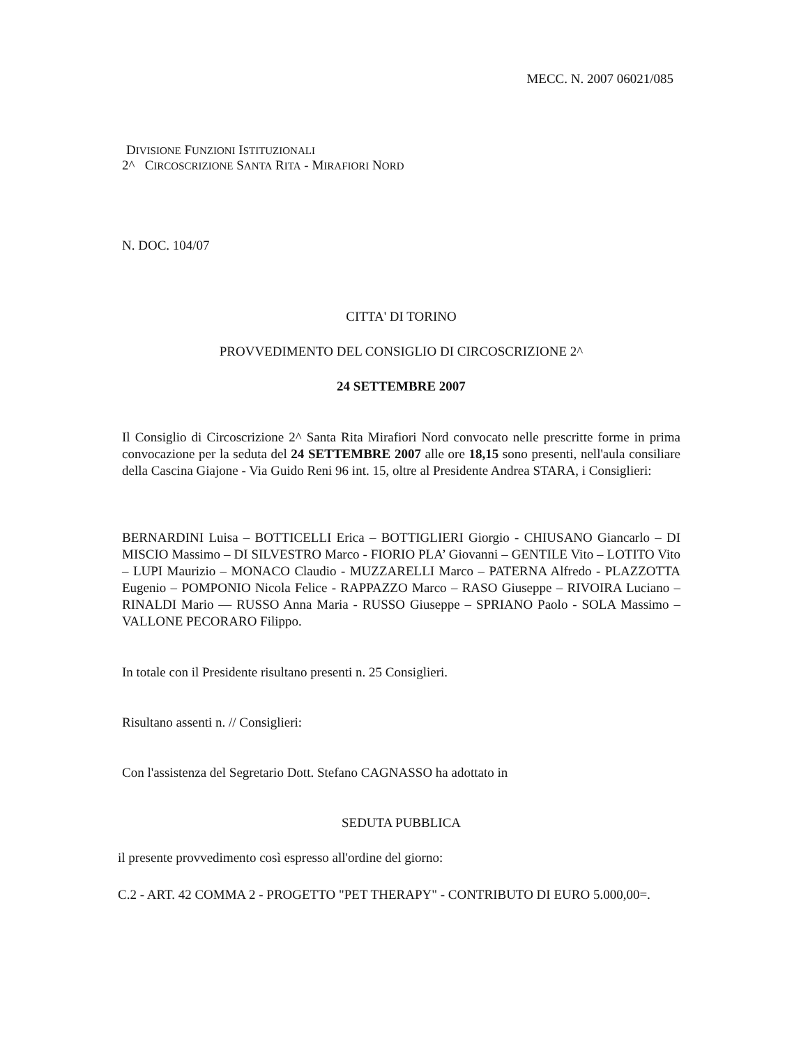MECC. N. 2007 06021/085
DIVISIONE FUNZIONI ISTITUZIONALI
2^ CIRCOSCRIZIONE SANTA RITA - MIRAFIORI NORD
N. DOC. 104/07
CITTA' DI TORINO
PROVVEDIMENTO DEL CONSIGLIO DI CIRCOSCRIZIONE 2^
24 SETTEMBRE 2007
Il Consiglio di Circoscrizione 2^ Santa Rita Mirafiori Nord convocato nelle prescritte forme in prima convocazione per la seduta del 24 SETTEMBRE 2007 alle ore 18,15 sono presenti, nell'aula consiliare della Cascina Giajone - Via Guido Reni 96 int. 15, oltre al Presidente Andrea STARA, i Consiglieri:
BERNARDINI Luisa – BOTTICELLI Erica – BOTTIGLIERI Giorgio - CHIUSANO Giancarlo – DI MISCIO Massimo – DI SILVESTRO Marco - FIORIO PLA’ Giovanni – GENTILE Vito – LOTITO Vito – LUPI Maurizio – MONACO Claudio - MUZZARELLI Marco – PATERNA Alfredo - PLAZZOTTA Eugenio – POMPONIO Nicola Felice - RAPPAZZO Marco – RASO Giuseppe – RIVOIRA Luciano – RINALDI Mario — RUSSO Anna Maria - RUSSO Giuseppe – SPRIANO Paolo - SOLA Massimo – VALLONE PECORARO Filippo.
In totale con il Presidente risultano presenti n. 25 Consiglieri.
Risultano assenti n. // Consiglieri:
Con l'assistenza del Segretario Dott. Stefano CAGNASSO ha adottato in
SEDUTA PUBBLICA
il presente provvedimento così espresso all'ordine del giorno:
C.2 - ART. 42 COMMA 2 - PROGETTO "PET THERAPY" - CONTRIBUTO DI EURO 5.000,00=.